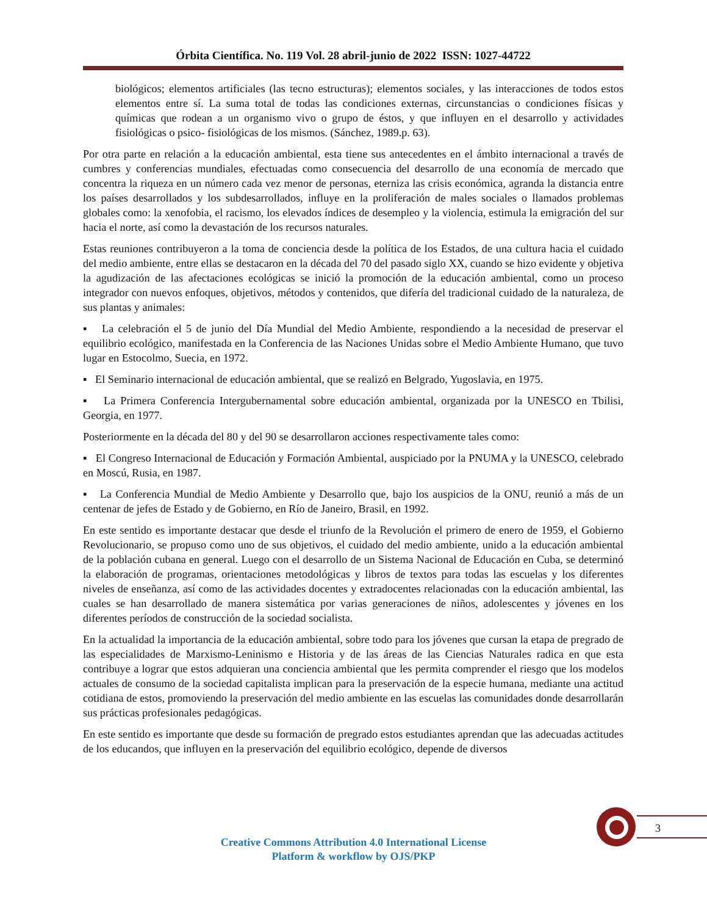Órbita Científica. No. 119 Vol. 28 abril-junio de 2022 ISSN: 1027-44722
biológicos; elementos artificiales (las tecno estructuras); elementos sociales, y las interacciones de todos estos elementos entre sí. La suma total de todas las condiciones externas, circunstancias o condiciones físicas y químicas que rodean a un organismo vivo o grupo de éstos, y que influyen en el desarrollo y actividades fisiológicas o psico- fisiológicas de los mismos. (Sánchez, 1989.p. 63).
Por otra parte en relación a la educación ambiental, esta tiene sus antecedentes en el ámbito internacional a través de cumbres y conferencias mundiales, efectuadas como consecuencia del desarrollo de una economía de mercado que concentra la riqueza en un número cada vez menor de personas, eterniza las crisis económica, agranda la distancia entre los países desarrollados y los subdesarrollados, influye en la proliferación de males sociales o llamados problemas globales como: la xenofobia, el racismo, los elevados índices de desempleo y la violencia, estimula la emigración del sur hacia el norte, así como la devastación de los recursos naturales.
Estas reuniones contribuyeron a la toma de conciencia desde la política de los Estados, de una cultura hacia el cuidado del medio ambiente, entre ellas se destacaron en la década del 70 del pasado siglo XX, cuando se hizo evidente y objetiva la agudización de las afectaciones ecológicas se inició la promoción de la educación ambiental, como un proceso integrador con nuevos enfoques, objetivos, métodos y contenidos, que difería del tradicional cuidado de la naturaleza, de sus plantas y animales:
▪ La celebración el 5 de junio del Día Mundial del Medio Ambiente, respondiendo a la necesidad de preservar el equilibrio ecológico, manifestada en la Conferencia de las Naciones Unidas sobre el Medio Ambiente Humano, que tuvo lugar en Estocolmo, Suecia, en 1972.
▪ El Seminario internacional de educación ambiental, que se realizó en Belgrado, Yugoslavia, en 1975.
▪ La Primera Conferencia Intergubernamental sobre educación ambiental, organizada por la UNESCO en Tbilisi, Georgia, en 1977.
Posteriormente en la década del 80 y del 90 se desarrollaron acciones respectivamente tales como:
▪ El Congreso Internacional de Educación y Formación Ambiental, auspiciado por la PNUMA y la UNESCO, celebrado en Moscú, Rusia, en 1987.
▪ La Conferencia Mundial de Medio Ambiente y Desarrollo que, bajo los auspicios de la ONU, reunió a más de un centenar de jefes de Estado y de Gobierno, en Río de Janeiro, Brasil, en 1992.
En este sentido es importante destacar que desde el triunfo de la Revolución el primero de enero de 1959, el Gobierno Revolucionario, se propuso como uno de sus objetivos, el cuidado del medio ambiente, unido a la educación ambiental de la población cubana en general. Luego con el desarrollo de un Sistema Nacional de Educación en Cuba, se determinó la elaboración de programas, orientaciones metodológicas y libros de textos para todas las escuelas y los diferentes niveles de enseñanza, así como de las actividades docentes y extradocentes relacionadas con la educación ambiental, las cuales se han desarrollado de manera sistemática por varias generaciones de niños, adolescentes y jóvenes en los diferentes períodos de construcción de la sociedad socialista.
En la actualidad la importancia de la educación ambiental, sobre todo para los jóvenes que cursan la etapa de pregrado de las especialidades de Marxismo-Leninismo e Historia y de las áreas de las Ciencias Naturales radica en que esta contribuye a lograr que estos adquieran una conciencia ambiental que les permita comprender el riesgo que los modelos actuales de consumo de la sociedad capitalista implican para la preservación de la especie humana, mediante una actitud cotidiana de estos, promoviendo la preservación del medio ambiente en las escuelas las comunidades donde desarrollarán sus prácticas profesionales pedagógicas.
En este sentido es importante que desde su formación de pregrado estos estudiantes aprendan que las adecuadas actitudes de los educandos, que influyen en la preservación del equilibrio ecológico, depende de diversos
3
Creative Commons Attribution 4.0 International License
Platform & workflow by OJS/PKP